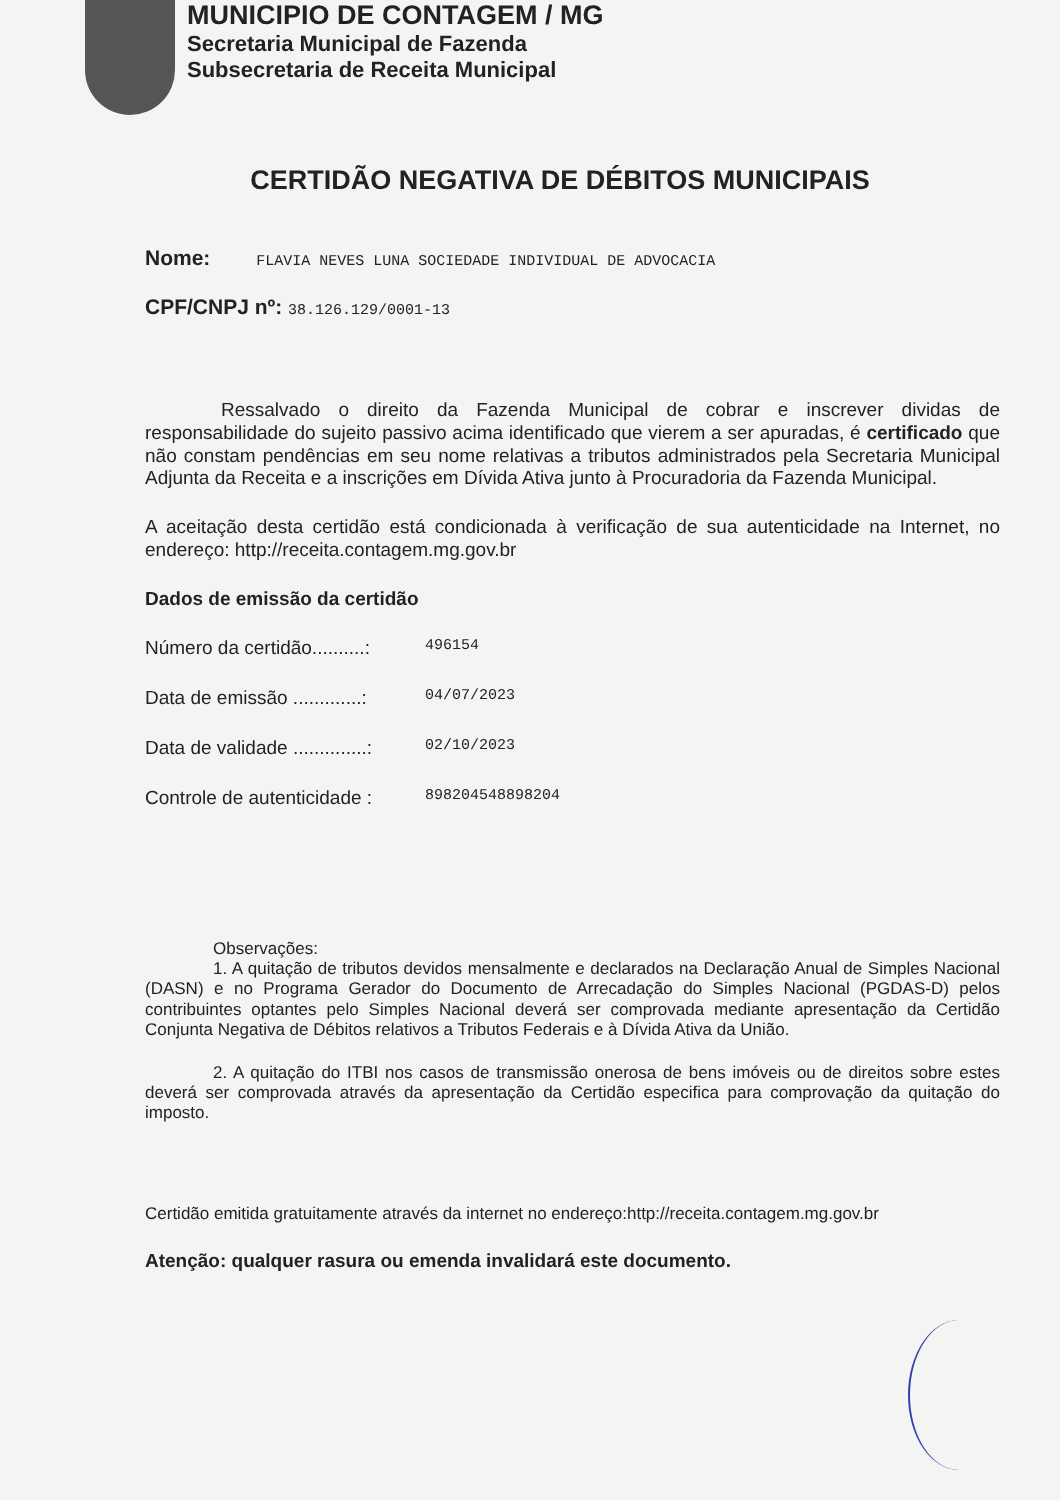MUNICIPIO DE CONTAGEM / MG
Secretaria Municipal de Fazenda
Subsecretaria de Receita Municipal
CERTIDÃO NEGATIVA DE DÉBITOS MUNICIPAIS
Nome: FLAVIA NEVES LUNA SOCIEDADE INDIVIDUAL DE ADVOCACIA
CPF/CNPJ nº: 38.126.129/0001-13
    Ressalvado o direito da Fazenda Municipal de cobrar e inscrever dividas de responsabilidade do sujeito passivo acima identificado que vierem a ser apuradas, é certificado que não constam pendências em seu nome relativas a tributos administrados pela Secretaria Municipal Adjunta da Receita e a inscrições em Dívida Ativa junto à Procuradoria da Fazenda Municipal.
A aceitação desta certidão está condicionada à verificação de sua autenticidade na Internet, no endereço: http://receita.contagem.mg.gov.br
Dados de emissão da certidão
Número da certidão..........: 496154
Data de emissão .............: 04/07/2023
Data de validade ..............: 02/10/2023
Controle de autenticidade : 898204548898204
    Observações:
    1. A quitação de tributos devidos mensalmente e declarados na Declaração Anual de Simples Nacional (DASN) e no Programa Gerador do Documento de Arrecadação do Simples Nacional (PGDAS-D) pelos contribuintes optantes pelo Simples Nacional deverá ser comprovada mediante apresentação da Certidão Conjunta Negativa de Débitos relativos a Tributos Federais e à Dívida Ativa da União.
    2. A quitação do ITBI nos casos de transmissão onerosa de bens imóveis ou de direitos sobre estes deverá ser comprovada através da apresentação da Certidão especifica para comprovação da quitação do imposto.
Certidão emitida gratuitamente através da internet no endereço:http://receita.contagem.mg.gov.br
Atenção: qualquer rasura ou emenda invalidará este documento.